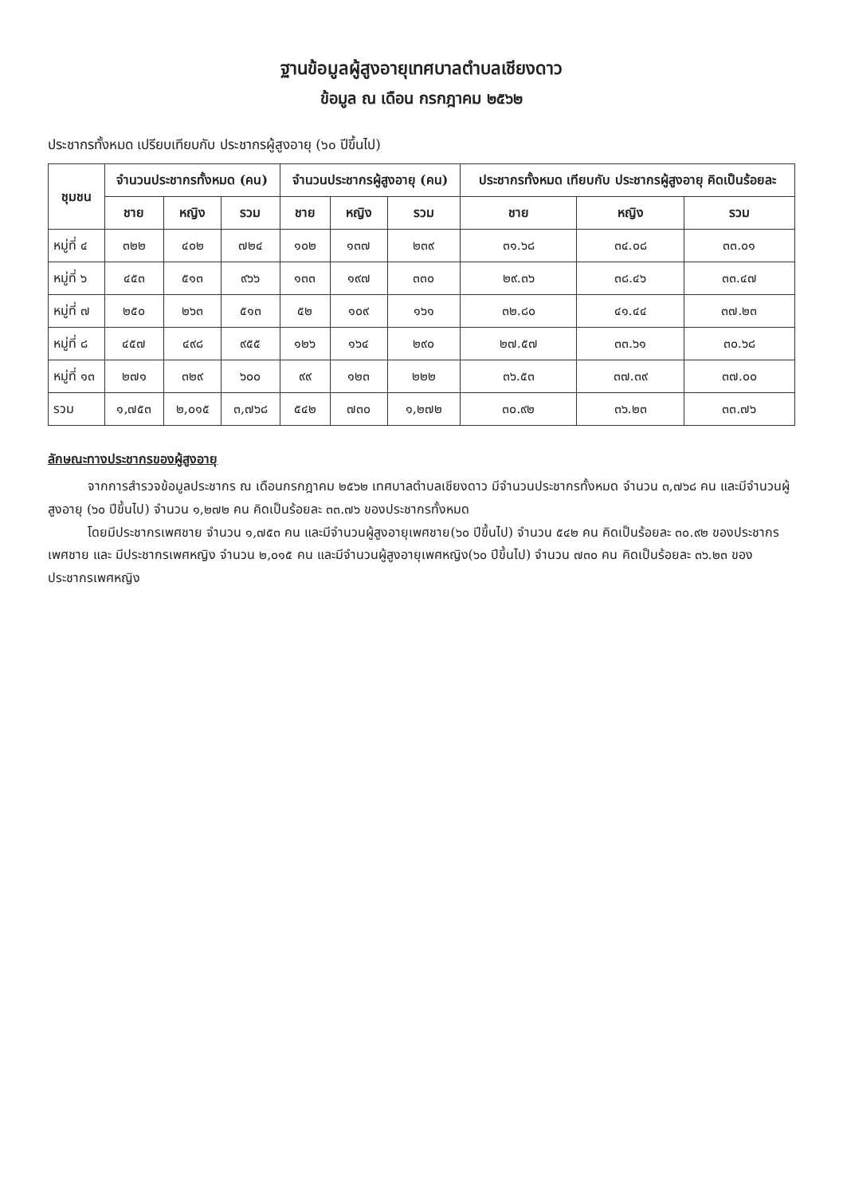ฐานข้อมูลผู้สูงอายุเทศบาลตำบลเชียงดาว
ข้อมูล ณ เดือน กรกฎาคม ๒๕๖๒
ประชากรทั้งหมด เปรียบเทียบกับ ประชากรผู้สูงอายุ (๖๐ ปีขึ้นไป)
| ชุมชน | จำนวนประชากรทั้งหมด (คน) | | | จำนวนประชากรผู้สูงอายุ (คน) | | | ประชากรทั้งหมด เทียบกับ ประชากรผู้สูงอายุ คิดเป็นร้อยละ | | |
| --- | --- | --- | --- | --- | --- | --- | --- | --- | --- |
| | ชาย | หญิง | รวม | ชาย | หญิง | รวม | ชาย | หญิง | รวม |
| หมู่ที่ ๔ | ๓๒๒ | ๔๐๒ | ๗๒๔ | ๑๐๒ | ๑๓๗ | ๒๓๙ | ๓๑.๖๘ | ๓๔.๐๘ | ๓๓.๐๑ |
| หมู่ที่ ๖ | ๔๕๓ | ๕๑๓ | ๙๖๖ | ๑๓๓ | ๑๙๗ | ๓๓๐ | ๒๙.๓๖ | ๓๘.๔๖ | ๓๓.๔๗ |
| หมู่ที่ ๗ | ๒๕๐ | ๒๖๓ | ๕๑๓ | ๕๒ | ๑๐๙ | ๑๖๑ | ๓๒.๘๐ | ๔๑.๔๔ | ๓๗.๒๓ |
| หมู่ที่ ๘ | ๔๕๗ | ๔๙๘ | ๙๕๕ | ๑๒๖ | ๑๖๔ | ๒๙๐ | ๒๗.๕๗ | ๓๓.๖๑ | ๓๐.๖๘ |
| หมู่ที่ ๑๓ | ๒๗๑ | ๓๒๙ | ๖๐๐ | ๙๙ | ๑๒๓ | ๒๒๒ | ๓๖.๕๓ | ๓๗.๓๙ | ๓๗.๐๐ |
| รวม | ๑,๗๕๓ | ๒,๐๑๕ | ๓,๗๖๘ | ๕๔๒ | ๗๓๐ | ๑,๒๗๒ | ๓๐.๙๒ | ๓๖.๒๓ | ๓๓.๗๖ |
ลักษณะทางประชากรของผู้สูงอายุ
จากการสำรวจข้อมูลประชากร ณ เดือนกรกฎาคม ๒๕๖๒ เทศบาลตำบลเชียงดาว มีจำนวนประชากรทั้งหมด จำนวน ๓,๗๖๘ คน และมีจำนวนผู้สูงอายุ (๖๐ ปีขึ้นไป) จำนวน ๑,๒๗๒ คน คิดเป็นร้อยละ ๓๓.๗๖ ของประชากรทั้งหมด
โดยมีประชากรเพศชาย จำนวน ๑,๗๕๓ คน และมีจำนวนผู้สูงอายุเพศชาย(๖๐ ปีขึ้นไป) จำนวน ๕๔๒ คน คิดเป็นร้อยละ ๓๐.๙๒ ของประชากรเพศชาย และ มีประชากรเพศหญิง จำนวน ๒,๐๑๕ คน และมีจำนวนผู้สูงอายุเพศหญิง(๖๐ ปีขึ้นไป) จำนวน ๗๓๐ คน คิดเป็นร้อยละ ๓๖.๒๓ ของประชากรเพศหญิง